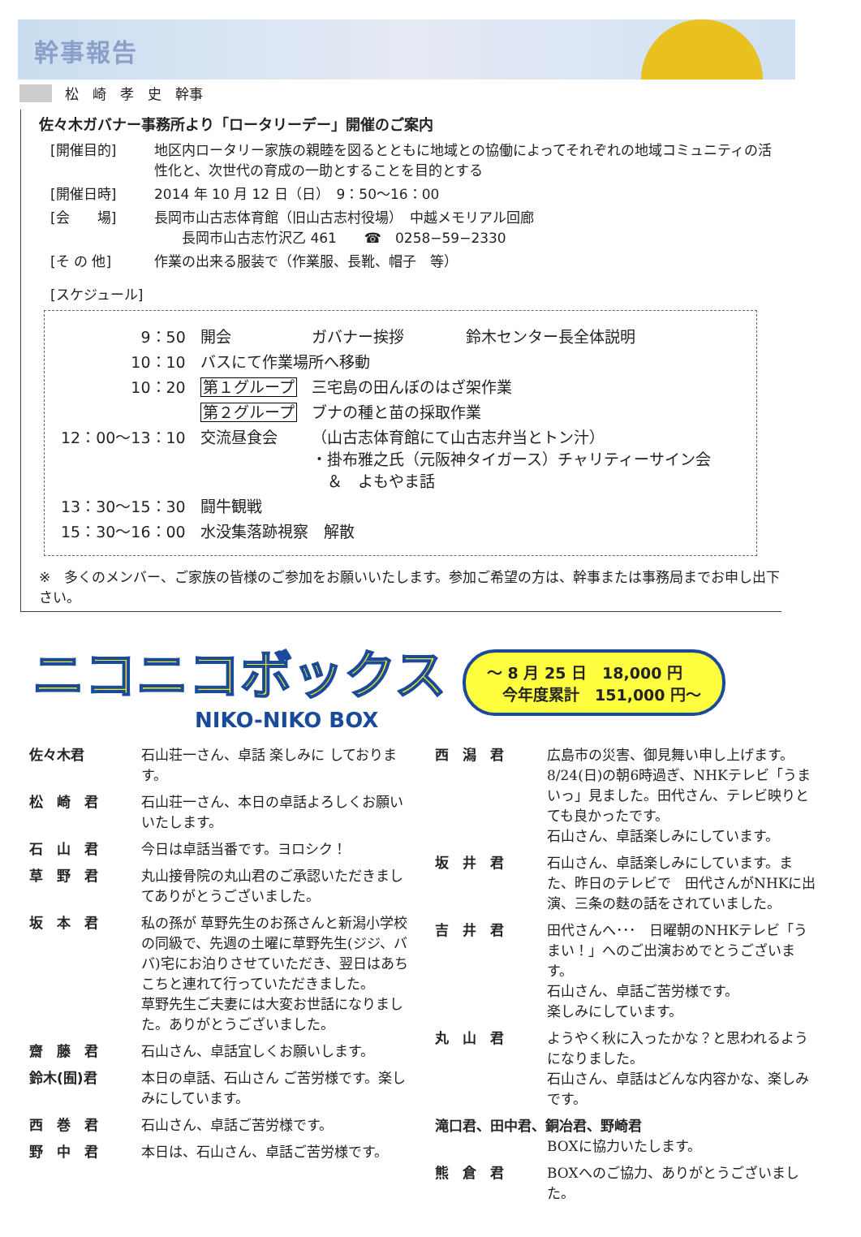幹事報告
松　崎　孝　史　幹事
佐々木ガバナー事務所より「ロータリーデー」開催のご案内
[開催目的] 地区内ロータリー家族の親睦を図るとともに地域との協働によってそれぞれの地域コミュニティの活性化と、次世代の育成の一助とすることを目的とする
[開催日時] 2014 年 10 月 12 日（日）　9：50～16：00
[会　　場] 長岡市山古志体育館（旧山古志村役場）　中越メモリアル回廊
　　長岡市山古志竹沢乙 461　　☎　0258−59−2330
[そ の 他] 作業の出来る服装で（作業服、長靴、帽子　等）
[スケジュール]
| 9：50 | 開会 | ガバナー挨拶 鈴木センター長全体説明 |
| 10：10 | バスにて作業場所へ移動 | |
| 10：20 | 第１グループ | 三宅島の田んぼのはざ架作業 |
| | 第２グループ | ブナの種と苗の採取作業 |
| 12：00～13：10 | 交流昼食会 | （山古志体育館にて山古志弁当とトン汁） ・掛布雅之氏（元阪神タイガース）チャリティーサイン会 ＆ よもやま話 |
| 13：30～15：30 | 闘牛観戦 | |
| 15：30～16：00 | 水没集落跡視察 解散 | |
※　多くのメンバー、ご家族の皆様のご参加をお願いいたします。参加ご希望の方は、幹事または事務局までお申し出下さい。
ニコニコボックス
NIKO-NIKO BOX
～ 8 月 25 日　18,000 円
　今年度累計　151,000 円～
佐々木君 石山荘一さん、卓話 楽しみに しております。
松　崎　君 石山荘一さん、本日の卓話よろしくお願いいたします。
石　山　君 今日は卓話当番です。ヨロシク！
草　野　君 丸山接骨院の丸山君のご承認いただきましてありがとうございました。
坂　本　君 私の孫が 草野先生のお孫さんと新潟小学校の同級で、先週の土曜に草野先生(ジジ、ババ)宅にお泊りさせていただき、翌日はあちこちと連れて行っていただきました。
草野先生ご夫妻には大変お世話になりました。ありがとうございました。
齋　藤　君 石山さん、卓話宜しくお願いします。
鈴木(囿)君 本日の卓話、石山さん ご苦労様です。楽しみにしています。
西　巻　君 石山さん、卓話ご苦労様です。
野　中　君 本日は、石山さん、卓話ご苦労様です。
西　潟　君 広島市の災害、御見舞い申し上げます。
8/24(日)の朝6時過ぎ、NHKテレビ「うまいっ」見ました。田代さん、テレビ映りとても良かったです。
石山さん、卓話楽しみにしています。
坂　井　君 石山さん、卓話楽しみにしています。また、昨日のテレビで　田代さんがNHKに出演、三条の麩の話をされていました。
吉　井　君 田代さんへ･･･　日曜朝のNHKテレビ「うまい！」へのご出演おめでとうございます。
石山さん、卓話ご苦労様です。
楽しみにしています。
丸　山　君 ようやく秋に入ったかな？と思われるようになりました。
石山さん、卓話はどんな内容かな、楽しみです。
滝口君、田中君、銅冶君、野崎君
BOXに協力いたします。
熊　倉　君 BOXへのご協力、ありがとうございました。